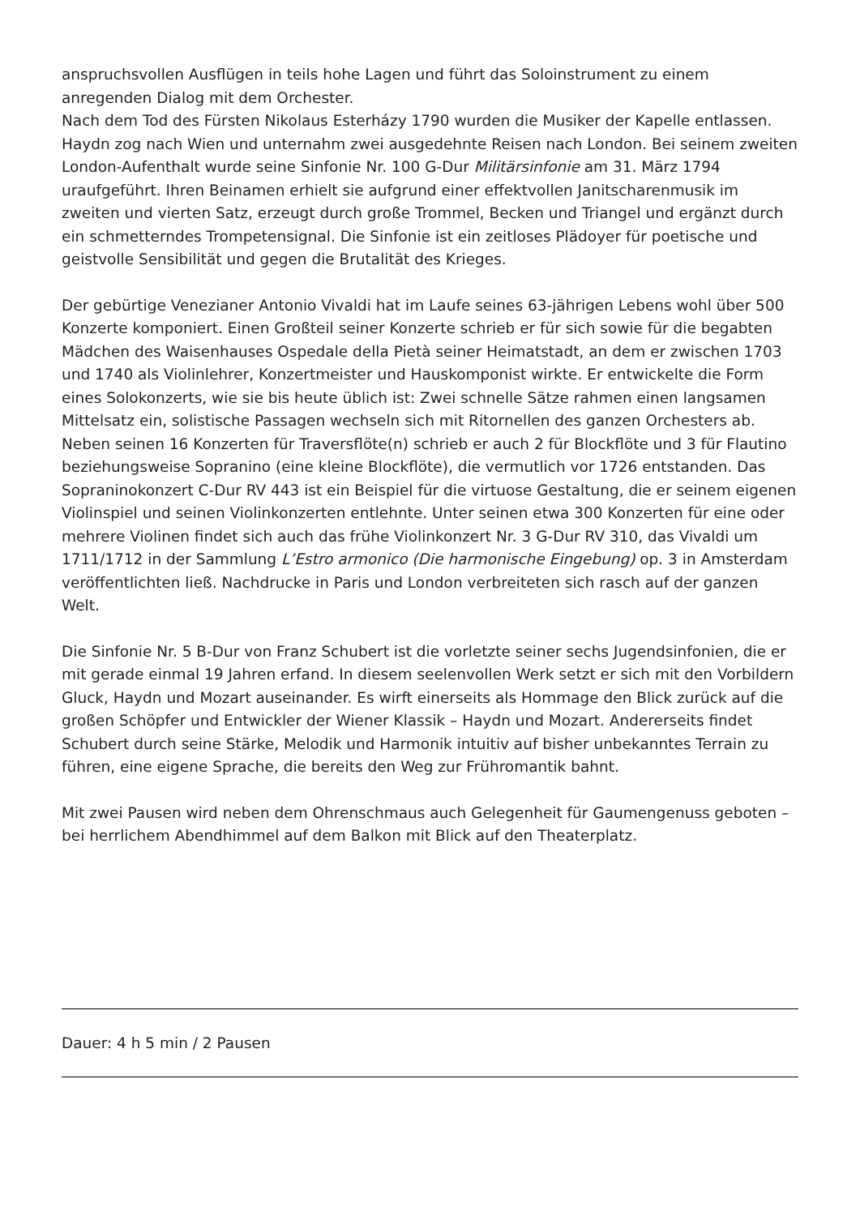anspruchsvollen Ausflügen in teils hohe Lagen und führt das Soloinstrument zu einem anregenden Dialog mit dem Orchester.
Nach dem Tod des Fürsten Nikolaus Esterházy 1790 wurden die Musiker der Kapelle entlassen. Haydn zog nach Wien und unternahm zwei ausgedehnte Reisen nach London. Bei seinem zweiten London-Aufenthalt wurde seine Sinfonie Nr. 100 G-Dur Militärsinfonie am 31. März 1794 uraufgeführt. Ihren Beinamen erhielt sie aufgrund einer effektvollen Janitscharenmusik im zweiten und vierten Satz, erzeugt durch große Trommel, Becken und Triangel und ergänzt durch ein schmetterndes Trompetensignal. Die Sinfonie ist ein zeitloses Plädoyer für poetische und geistvolle Sensibilität und gegen die Brutalität des Krieges.
Der gebürtige Venezianer Antonio Vivaldi hat im Laufe seines 63-jährigen Lebens wohl über 500 Konzerte komponiert. Einen Großteil seiner Konzerte schrieb er für sich sowie für die begabten Mädchen des Waisenhauses Ospedale della Pietà seiner Heimatstadt, an dem er zwischen 1703 und 1740 als Violinlehrer, Konzertmeister und Hauskomponist wirkte. Er entwickelte die Form eines Solokonzerts, wie sie bis heute üblich ist: Zwei schnelle Sätze rahmen einen langsamen Mittelsatz ein, solistische Passagen wechseln sich mit Ritornellen des ganzen Orchesters ab. Neben seinen 16 Konzerten für Traversflöte(n) schrieb er auch 2 für Blockflöte und 3 für Flautino beziehungsweise Sopranino (eine kleine Blockflöte), die vermutlich vor 1726 entstanden. Das Sopraninokonzert C-Dur RV 443 ist ein Beispiel für die virtuose Gestaltung, die er seinem eigenen Violinspiel und seinen Violinkonzerten entlehnte. Unter seinen etwa 300 Konzerten für eine oder mehrere Violinen findet sich auch das frühe Violinkonzert Nr. 3 G-Dur RV 310, das Vivaldi um 1711/1712 in der Sammlung L’Estro armonico (Die harmonische Eingebung) op. 3 in Amsterdam veröffentlichten ließ. Nachdrucke in Paris und London verbreiteten sich rasch auf der ganzen Welt.
Die Sinfonie Nr. 5 B-Dur von Franz Schubert ist die vorletzte seiner sechs Jugendsinfonien, die er mit gerade einmal 19 Jahren erfand. In diesem seelenvollen Werk setzt er sich mit den Vorbildern Gluck, Haydn und Mozart auseinander. Es wirft einerseits als Hommage den Blick zurück auf die großen Schöpfer und Entwickler der Wiener Klassik – Haydn und Mozart. Andererseits findet Schubert durch seine Stärke, Melodik und Harmonik intuitiv auf bisher unbekanntes Terrain zu führen, eine eigene Sprache, die bereits den Weg zur Frühromantik bahnt.
Mit zwei Pausen wird neben dem Ohrenschmaus auch Gelegenheit für Gaumengenuss geboten – bei herrlichem Abendhimmel auf dem Balkon mit Blick auf den Theaterplatz.
Dauer: 4 h 5 min / 2 Pausen